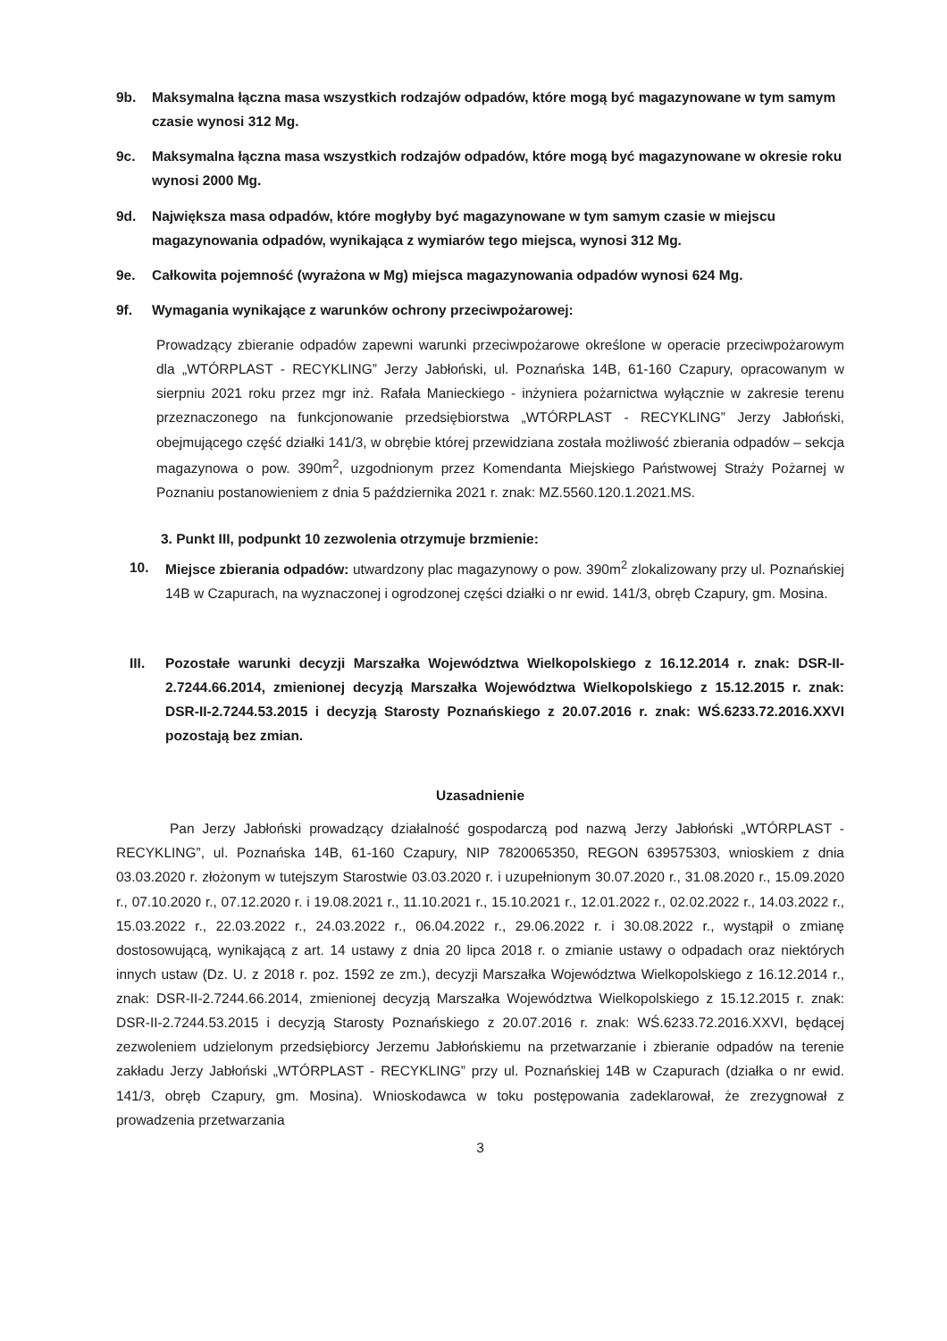9b. Maksymalna łączna masa wszystkich rodzajów odpadów, które mogą być magazynowane w tym samym czasie wynosi 312 Mg.
9c. Maksymalna łączna masa wszystkich rodzajów odpadów, które mogą być magazynowane w okresie roku wynosi 2000 Mg.
9d. Największa masa odpadów, które mogłyby być magazynowane w tym samym czasie w miejscu magazynowania odpadów, wynikająca z wymiarów tego miejsca, wynosi 312 Mg.
9e. Całkowita pojemność (wyrażona w Mg) miejsca magazynowania odpadów wynosi 624 Mg.
9f. Wymagania wynikające z warunków ochrony przeciwpożarowej:
Prowadzący zbieranie odpadów zapewni warunki przeciwpożarowe określone w operacie przeciwpożarowym dla „WTÓRPLAST - RECYKLING” Jerzy Jabłoński, ul. Poznańska 14B, 61-160 Czapury, opracowanym w sierpniu 2021 roku przez mgr inż. Rafała Manieckiego - inżyniera pożarnictwa wyłącznie w zakresie terenu przeznaczonego na funkcjonowanie przedsiębiorstwa „WTÓRPLAST - RECYKLING” Jerzy Jabłoński, obejmującego część działki 141/3, w obrębie której przewidziana została możliwość zbierania odpadów – sekcja magazynowa o pow. 390m<sup>2</sup>, uzgodnionym przez Komendanta Miejskiego Państwowej Straży Pożarnej w Poznaniu postanowieniem z dnia 5 października 2021 r. znak: MZ.5560.120.1.2021.MS.
3. Punkt III, podpunkt 10 zezwolenia otrzymuje brzmienie:
10. Miejsce zbierania odpadów: utwardzony plac magazynowy o pow. 390m<sup>2</sup> zlokalizowany przy ul. Poznańskiej 14B w Czapurach, na wyznaczonej i ogrodzonej części działki o nr ewid. 141/3, obręb Czapury, gm. Mosina.
III. Pozostałe warunki decyzji Marszałka Województwa Wielkopolskiego z 16.12.2014 r. znak: DSR-II-2.7244.66.2014, zmienionej decyzją Marszałka Województwa Wielkopolskiego z 15.12.2015 r. znak: DSR-II-2.7244.53.2015 i decyzją Starosty Poznańskiego z 20.07.2016 r. znak: WŚ.6233.72.2016.XXVI pozostają bez zmian.
Uzasadnienie
Pan Jerzy Jabłoński prowadzący działalność gospodarczą pod nazwą Jerzy Jabłoński „WTÓRPLAST - RECYKLING”, ul. Poznańska 14B, 61-160 Czapury, NIP 7820065350, REGON 639575303, wnioskiem z dnia 03.03.2020 r. złożonym w tutejszym Starostwie 03.03.2020 r. i uzupełnionym 30.07.2020 r., 31.08.2020 r., 15.09.2020 r., 07.10.2020 r., 07.12.2020 r. i 19.08.2021 r., 11.10.2021 r., 15.10.2021 r., 12.01.2022 r., 02.02.2022 r., 14.03.2022 r., 15.03.2022 r., 22.03.2022 r., 24.03.2022 r., 06.04.2022 r., 29.06.2022 r. i 30.08.2022 r., wystąpił o zmianę dostosowującą, wynikającą z art. 14 ustawy z dnia 20 lipca 2018 r. o zmianie ustawy o odpadach oraz niektórych innych ustaw (Dz. U. z 2018 r. poz. 1592 ze zm.), decyzji Marszałka Województwa Wielkopolskiego z 16.12.2014 r., znak: DSR-II-2.7244.66.2014, zmienionej decyzją Marszałka Województwa Wielkopolskiego z 15.12.2015 r. znak: DSR-II-2.7244.53.2015 i decyzją Starosty Poznańskiego z 20.07.2016 r. znak: WŚ.6233.72.2016.XXVI, będącej zezwoleniem udzielonym przedsiębiorcy Jerzemu Jabłońskiemu na przetwarzanie i zbieranie odpadów na terenie zakładu Jerzy Jabłoński „WTÓRPLAST - RECYKLING” przy ul. Poznańskiej 14B w Czapurach (działka o nr ewid. 141/3, obręb Czapury, gm. Mosina). Wnioskodawca w toku postępowania zadeklarował, że zrezygnował z prowadzenia przetwarzania
3